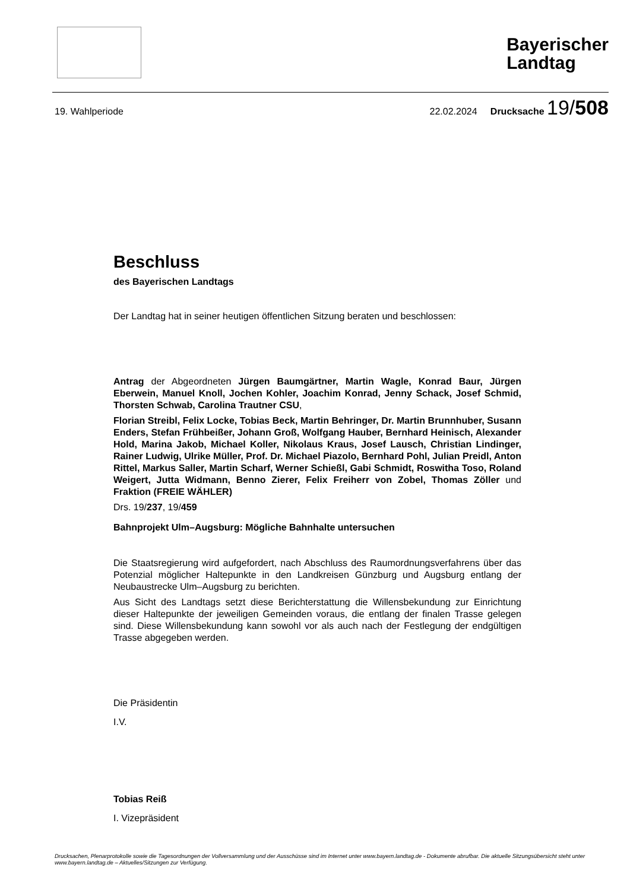Bayerischer
Landtag
19. Wahlperiode 22.02.2024 Drucksache 19/508
Beschluss
des Bayerischen Landtags
Der Landtag hat in seiner heutigen öffentlichen Sitzung beraten und beschlossen:
Antrag der Abgeordneten Jürgen Baumgärtner, Martin Wagle, Konrad Baur, Jürgen Eberwein, Manuel Knoll, Jochen Kohler, Joachim Konrad, Jenny Schack, Josef Schmid, Thorsten Schwab, Carolina Trautner CSU,
Florian Streibl, Felix Locke, Tobias Beck, Martin Behringer, Dr. Martin Brunnhuber, Susann Enders, Stefan Frühbeißer, Johann Groß, Wolfgang Hauber, Bernhard Heinisch, Alexander Hold, Marina Jakob, Michael Koller, Nikolaus Kraus, Josef Lausch, Christian Lindinger, Rainer Ludwig, Ulrike Müller, Prof. Dr. Michael Piazolo, Bernhard Pohl, Julian Preidl, Anton Rittel, Markus Saller, Martin Scharf, Werner Schießl, Gabi Schmidt, Roswitha Toso, Roland Weigert, Jutta Widmann, Benno Zierer, Felix Freiherr von Zobel, Thomas Zöller und Fraktion (FREIE WÄHLER)
Drs. 19/237, 19/459
Bahnprojekt Ulm–Augsburg: Mögliche Bahnhalte untersuchen
Die Staatsregierung wird aufgefordert, nach Abschluss des Raumordnungsverfahrens über das Potenzial möglicher Haltepunkte in den Landkreisen Günzburg und Augsburg entlang der Neubaustrecke Ulm–Augsburg zu berichten.
Aus Sicht des Landtags setzt diese Berichterstattung die Willensbekundung zur Einrichtung dieser Haltepunkte der jeweiligen Gemeinden voraus, die entlang der finalen Trasse gelegen sind. Diese Willensbekundung kann sowohl vor als auch nach der Festlegung der endgültigen Trasse abgegeben werden.
Die Präsidentin
I.V.
Tobias Reiß
I. Vizepräsident
Drucksachen, Plenarprotokolle sowie die Tagesordnungen der Vollversammlung und der Ausschüsse sind im Internet unter www.bayern.landtag.de - Dokumente abrufbar. Die aktuelle Sitzungsübersicht steht unter www.bayern.landtag.de – Aktuelles/Sitzungen zur Verfügung.